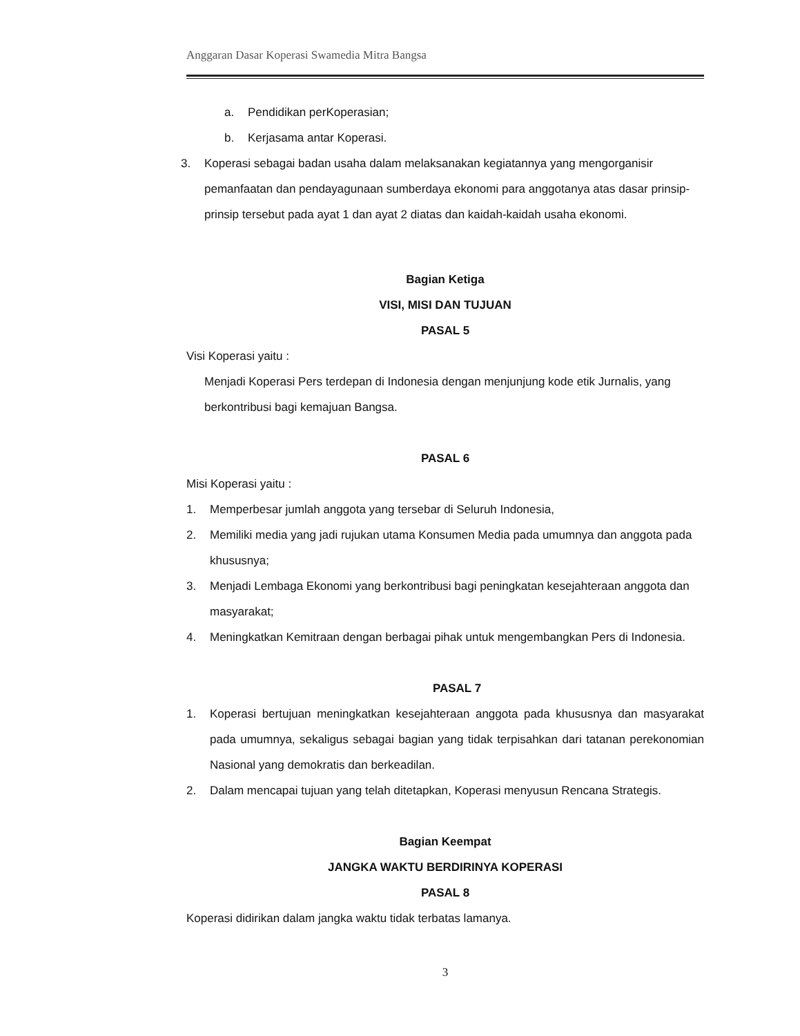Anggaran Dasar Koperasi Swamedia Mitra Bangsa
a. Pendidikan perKoperasian;
b. Kerjasama antar Koperasi.
3. Koperasi sebagai badan usaha dalam melaksanakan kegiatannya yang mengorganisir pemanfaatan dan pendayagunaan sumberdaya ekonomi para anggotanya atas dasar prinsip-prinsip tersebut pada ayat 1 dan ayat 2 diatas dan kaidah-kaidah usaha ekonomi.
Bagian Ketiga
VISI, MISI DAN TUJUAN
PASAL 5
Visi Koperasi yaitu :
Menjadi Koperasi Pers terdepan di Indonesia dengan menjunjung kode etik Jurnalis, yang berkontribusi bagi kemajuan Bangsa.
PASAL 6
Misi Koperasi yaitu :
1. Memperbesar jumlah anggota yang tersebar di Seluruh Indonesia,
2. Memiliki media yang jadi rujukan utama Konsumen Media pada umumnya dan anggota pada khususnya;
3. Menjadi Lembaga Ekonomi yang berkontribusi bagi peningkatan kesejahteraan anggota dan masyarakat;
4. Meningkatkan Kemitraan dengan berbagai pihak untuk mengembangkan Pers di Indonesia.
PASAL 7
1. Koperasi bertujuan meningkatkan kesejahteraan anggota pada khususnya dan masyarakat pada umumnya, sekaligus sebagai bagian yang tidak terpisahkan dari tatanan perekonomian Nasional yang demokratis dan berkeadilan.
2. Dalam mencapai tujuan yang telah ditetapkan, Koperasi menyusun Rencana Strategis.
Bagian Keempat
JANGKA WAKTU BERDIRINYA KOPERASI
PASAL 8
Koperasi didirikan dalam jangka waktu tidak terbatas lamanya.
3